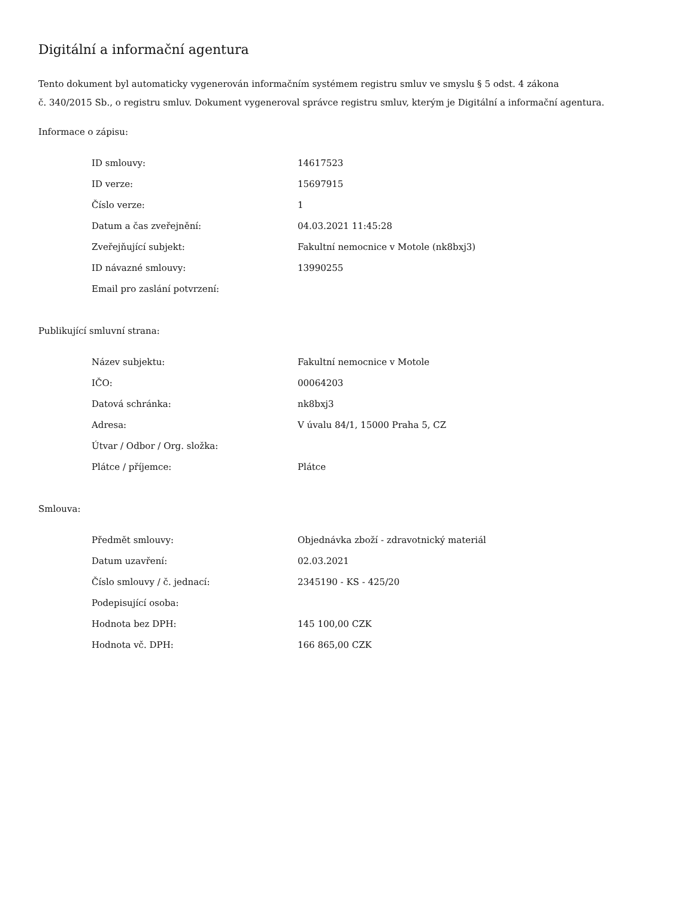Digitální a informační agentura
Tento dokument byl automaticky vygenerován informačním systémem registru smluv ve smyslu § 5 odst. 4 zákona
č. 340/2015 Sb., o registru smluv. Dokument vygeneroval správce registru smluv, kterým je Digitální a informační agentura.
Informace o zápisu:
| ID smlouvy: | 14617523 |
| ID verze: | 15697915 |
| Číslo verze: | 1 |
| Datum a čas zveřejnění: | 04.03.2021 11:45:28 |
| Zveřejňující subjekt: | Fakultní nemocnice v Motole (nk8bxj3) |
| ID návazné smlouvy: | 13990255 |
| Email pro zaslání potvrzení: | |
Publikující smluvní strana:
| Název subjektu: | Fakultní nemocnice v Motole |
| IČO: | 00064203 |
| Datová schránka: | nk8bxj3 |
| Adresa: | V úvalu 84/1, 15000 Praha 5, CZ |
| Útvar / Odbor / Org. složka: | |
| Plátce / příjemce: | Plátce |
Smlouva:
| Předmět smlouvy: | Objednávka zboží - zdravotnický materiál |
| Datum uzavření: | 02.03.2021 |
| Číslo smlouvy / č. jednací: | 2345190 - KS - 425/20 |
| Podepisující osoba: | |
| Hodnota bez DPH: | 145 100,00 CZK |
| Hodnota vč. DPH: | 166 865,00 CZK |